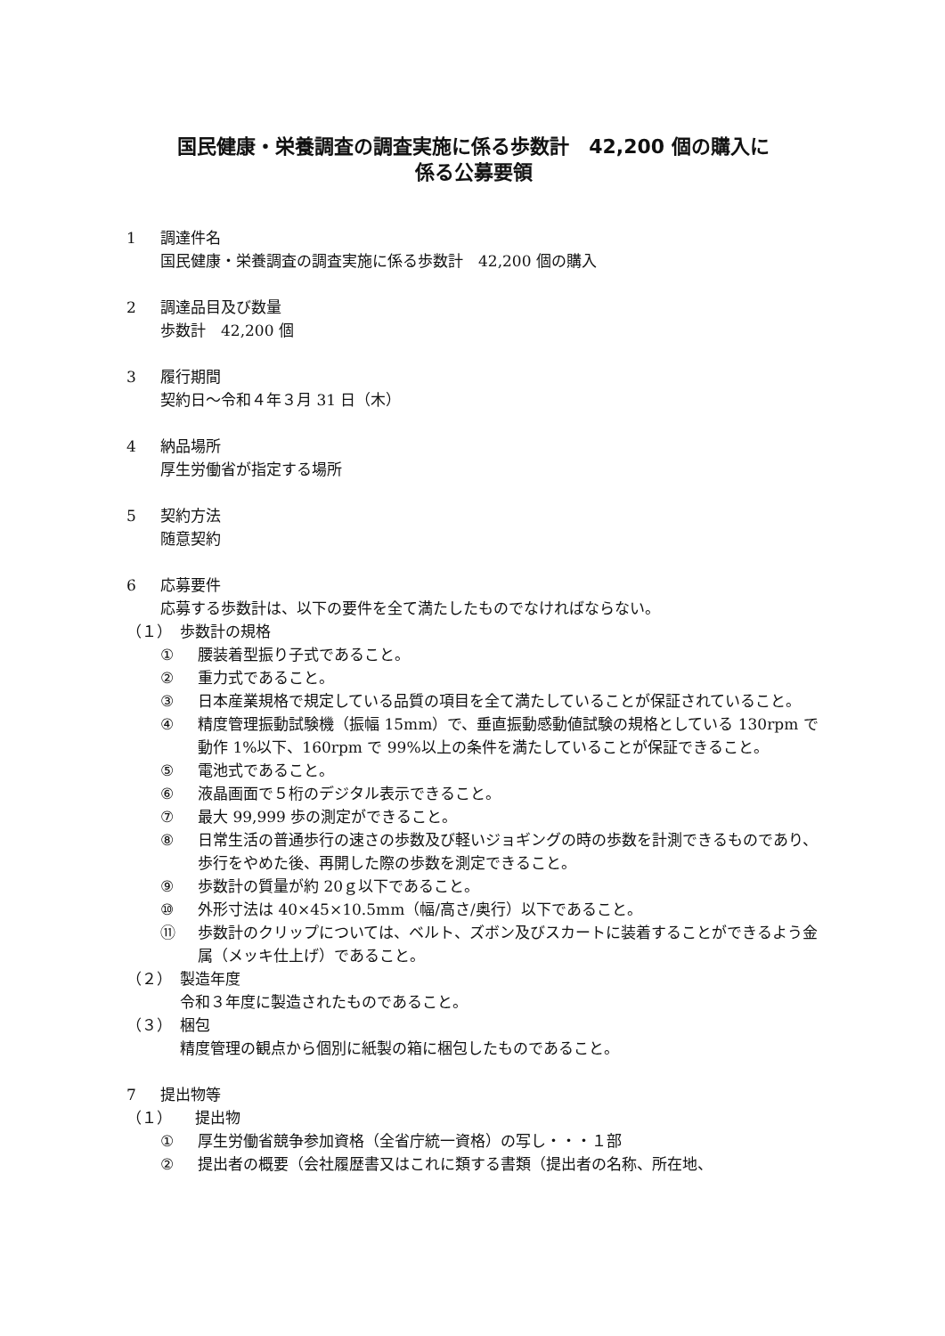国民健康・栄養調査の調査実施に係る歩数計　42,200 個の購入に
係る公募要領
1 調達件名
国民健康・栄養調査の調査実施に係る歩数計　42,200 個の購入
2 調達品目及び数量
歩数計　42,200 個
3 履行期間
契約日～令和４年３月 31 日（木）
4 納品場所
厚生労働省が指定する場所
5 契約方法
随意契約
6 応募要件
応募する歩数計は、以下の要件を全て満たしたものでなければならない。
（１） 歩数計の規格
① 腰装着型振り子式であること。
② 重力式であること。
③ 日本産業規格で規定している品質の項目を全て満たしていることが保証されていること。
④ 精度管理振動試験機（振幅 15mm）で、垂直振動感動値試験の規格としている 130rpm で動作 1%以下、160rpm で 99%以上の条件を満たしていることが保証できること。
⑤ 電池式であること。
⑥ 液晶画面で５桁のデジタル表示できること。
⑦ 最大 99,999 歩の測定ができること。
⑧ 日常生活の普通歩行の速さの歩数及び軽いジョギングの時の歩数を計測できるものであり、歩行をやめた後、再開した際の歩数を測定できること。
⑨ 歩数計の質量が約 20ｇ以下であること。
⑩ 外形寸法は 40×45×10.5mm（幅/高さ/奥行）以下であること。
⑪ 歩数計のクリップについては、ベルト、ズボン及びスカートに装着することができるよう金属（メッキ仕上げ）であること。
（２） 製造年度
令和３年度に製造されたものであること。
（３） 梱包
精度管理の観点から個別に紙製の箱に梱包したものであること。
7 提出物等
（１）　提出物
① 厚生労働省競争参加資格（全省庁統一資格）の写し・・・１部
② 提出者の概要（会社履歴書又はこれに類する書類（提出者の名称、所在地、